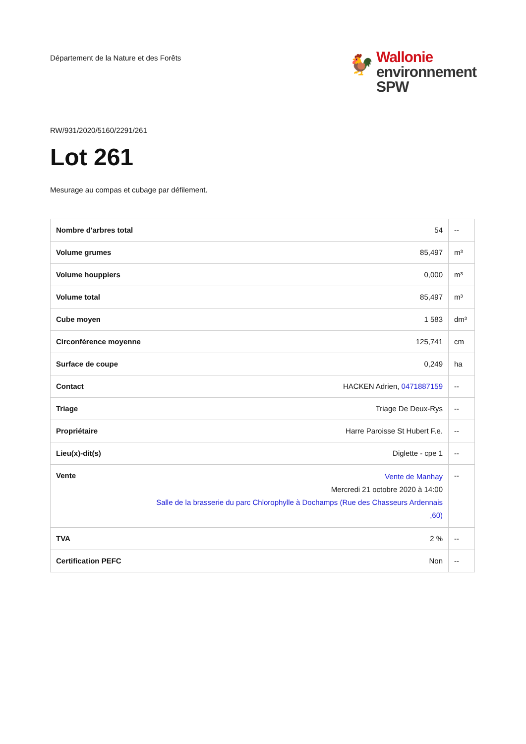Département de la Nature et des Forêts
🐓
Wallonie
environnement
SPW
RW/931/2020/5160/2291/261
Lot 261
Mesurage au compas et cubage par défilement.
| Nombre d'arbres total | 54 | -- |
| Volume grumes | 85,497 | m³ |
| Volume houppiers | 0,000 | m³ |
| Volume total | 85,497 | m³ |
| Cube moyen | 1 583 | dm³ |
| Circonférence moyenne | 125,741 | cm |
| Surface de coupe | 0,249 | ha |
| Contact | HACKEN Adrien, 0471887159 | -- |
| Triage | Triage De Deux-Rys | -- |
| Propriétaire | Harre Paroisse St Hubert F.e. | -- |
| Lieu(x)-dit(s) | Diglette - cpe 1 | -- |
| Vente | Vente de Manhay Mercredi 21 octobre 2020 à 14:00 Salle de la brasserie du parc Chlorophylle à Dochamps (Rue des Chasseurs Ardennais ,60) | -- |
| TVA | 2 % | -- |
| Certification PEFC | Non | -- |